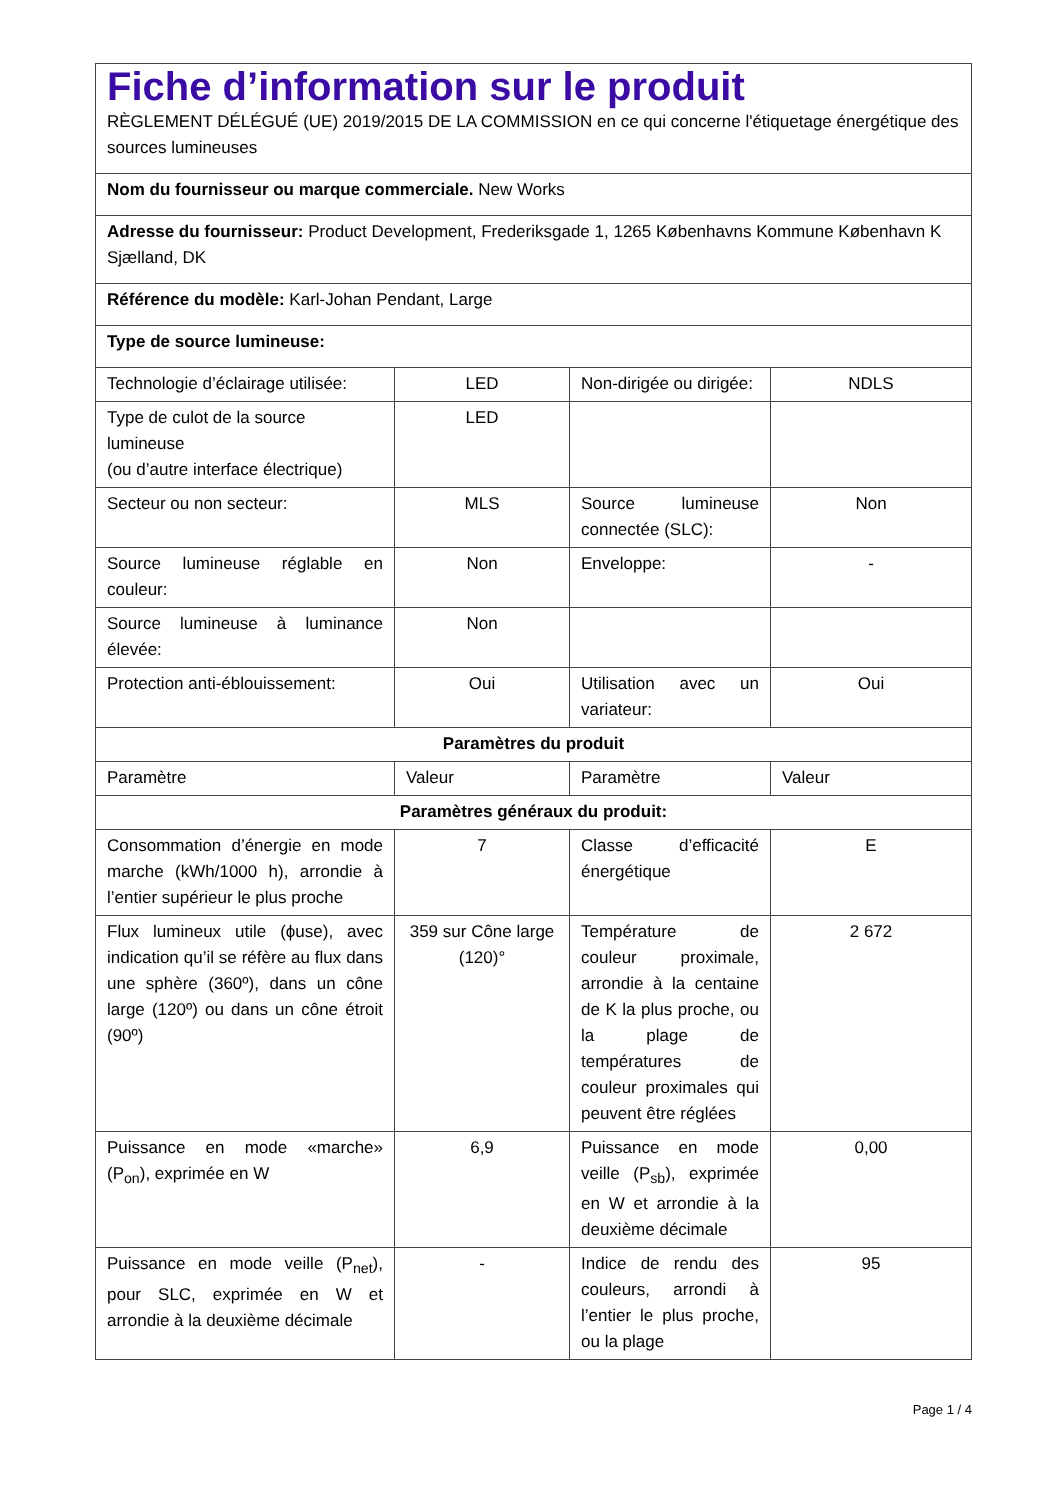| Fiche d’information sur le produit RÈGLEMENT DÉLÉGUÉ (UE) 2019/2015 DE LA COMMISSION en ce qui concerne l'étiquetage énergétique des sources lumineuses | | | |
| Nom du fournisseur ou marque commerciale. New Works | | | |
| Adresse du fournisseur: Product Development, Frederiksgade 1, 1265 Københavns Kommune København K Sjælland, DK | | | |
| Référence du modèle: Karl-Johan Pendant, Large | | | |
| Type de source lumineuse: | | | |
| Technologie d’éclairage utilisée: | LED | Non-dirigée ou dirigée: | NDLS |
| Type de culot de la source lumineuse (ou d’autre interface électrique) | LED | | |
| Secteur ou non secteur: | MLS | Source lumineuse connectée (SLC): | Non |
| Source lumineuse réglable en couleur: | Non | Enveloppe: | - |
| Source lumineuse à luminance élevée: | Non | | |
| Protection anti-éblouissement: | Oui | Utilisation avec un variateur: | Oui |
| Paramètres du produit | | | |
| Paramètre | Valeur | Paramètre | Valeur |
| Paramètres généraux du produit: | | | |
| Consommation d’énergie en mode marche (kWh/1000 h), arrondie à l’entier supérieur le plus proche | 7 | Classe d’efficacité énergétique | E |
| Flux lumineux utile (ϕuse), avec indication qu’il se réfère au flux dans une sphère (360º), dans un cône large (120º) ou dans un cône étroit (90º) | 359 sur Cône large (120)° | Température de couleur proximale, arrondie à la centaine de K la plus proche, ou la plage de températures de couleur proximales qui peuvent être réglées | 2 672 |
| Puissance en mode «marche» (P<sub>on</sub>), exprimée en W | 6,9 | Puissance en mode veille (P<sub>sb</sub>), exprimée en W et arrondie à la deuxième décimale | 0,00 |
| Puissance en mode veille (P<sub>net</sub>), pour SLC, exprimée en W et arrondie à la deuxième décimale | - | Indice de rendu des couleurs, arrondi à l’entier le plus proche, ou la plage | 95 |
Page 1 / 4